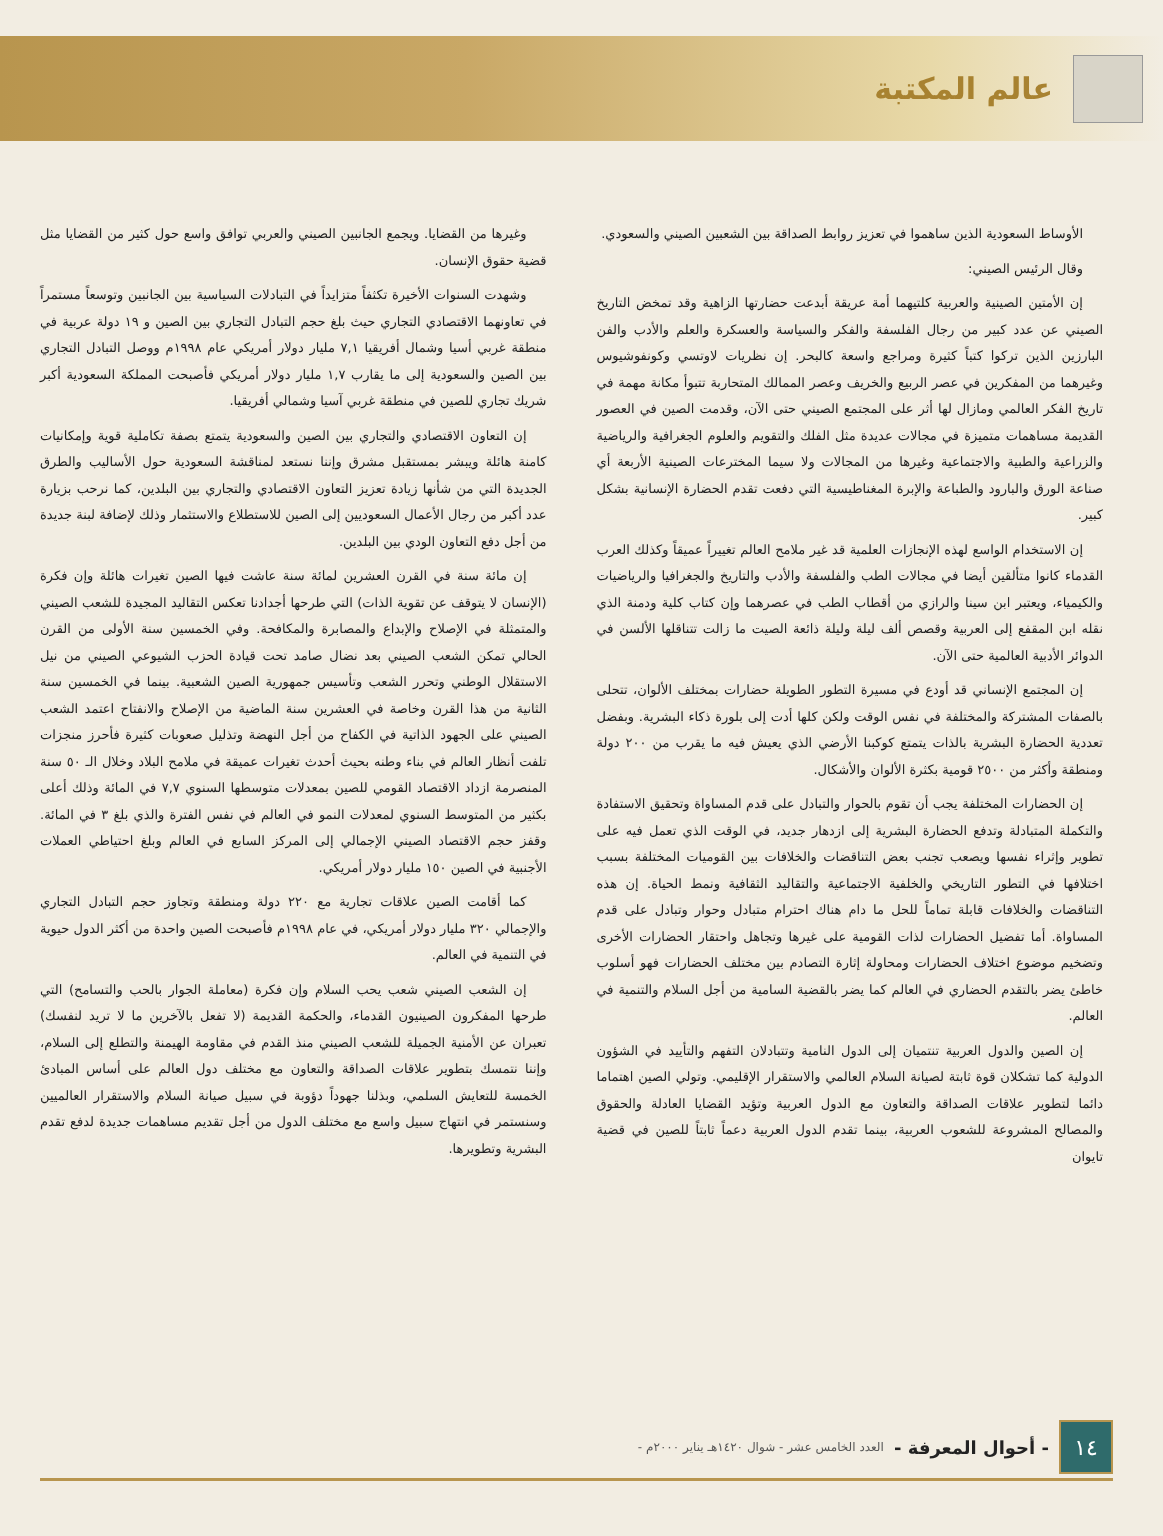عالم المكتبة
الأوساط السعودية الذين ساهموا في تعزيز روابط الصداقة بين الشعبين الصيني والسعودي.
وقال الرئيس الصيني:
إن الأمتين الصينية والعربية كلتيهما أمة عريقة أبدعت حضارتها الزاهية وقد تمخض التاريخ الصيني عن عدد كبير من رجال الفلسفة والفكر والسياسة والعسكرة والعلم والأدب والفن البارزين الذين تركوا كتباً كثيرة ومراجع واسعة كالبحر. إن نظريات لاوتسي وكونفوشيوس وغيرهما من المفكرين في عصر الربيع والخريف وعصر الممالك المتحاربة تتبوأ مكانة مهمة في تاريخ الفكر العالمي ومازال لها أثر على المجتمع الصيني حتى الآن، وقدمت الصين في العصور القديمة مساهمات متميزة في مجالات عديدة مثل الفلك والتقويم والعلوم الجغرافية والرياضية والزراعية والطبية والاجتماعية وغيرها من المجالات ولا سيما المخترعات الصينية الأربعة أي صناعة الورق والبارود والطباعة والإبرة المغناطيسية التي دفعت تقدم الحضارة الإنسانية بشكل كبير.
إن الاستخدام الواسع لهذه الإنجازات العلمية قد غير ملامح العالم تغييراً عميقاً وكذلك العرب القدماء كانوا متألقين أيضا في مجالات الطب والفلسفة والأدب والتاريخ والجغرافيا والرياضيات والكيمياء، ويعتبر ابن سينا والرازي من أقطاب الطب في عصرهما وإن كتاب كلية ودمنة الذي نقله ابن المقفع إلى العربية وقصص ألف ليلة وليلة ذائعة الصيت ما زالت تتناقلها الألسن في الدوائر الأدبية العالمية حتى الآن.
إن المجتمع الإنساني قد أودع في مسيرة التطور الطويلة حضارات بمختلف الألوان، تتحلى بالصفات المشتركة والمختلفة في نفس الوقت ولكن كلها أدت إلى بلورة ذكاء البشرية. وبفضل تعددية الحضارة البشرية بالذات يتمتع كوكبنا الأرضي الذي يعيش فيه ما يقرب من ٢٠٠ دولة ومنطقة وأكثر من ٢٥٠٠ قومية بكثرة الألوان والأشكال.
إن الحضارات المختلفة يجب أن تقوم بالحوار والتبادل على قدم المساواة وتحقيق الاستفادة والتكملة المتبادلة وتدفع الحضارة البشرية إلى ازدهار جديد، في الوقت الذي تعمل فيه على تطوير وإثراء نفسها ويصعب تجنب بعض التناقضات والخلافات بين القوميات المختلفة بسبب اختلافها في التطور التاريخي والخلفية الاجتماعية والتقاليد الثقافية ونمط الحياة. إن هذه التناقضات والخلافات قابلة تماماً للحل ما دام هناك احترام متبادل وحوار وتبادل على قدم المساواة. أما تفضيل الحضارات لذات القومية على غيرها وتجاهل واحتقار الحضارات الأخرى وتضخيم موضوع اختلاف الحضارات ومحاولة إثارة التصادم بين مختلف الحضارات فهو أسلوب خاطئ يضر بالتقدم الحضاري في العالم كما يضر بالقضية السامية من أجل السلام والتنمية في العالم.
إن الصين والدول العربية تنتميان إلى الدول النامية وتتبادلان التفهم والتأييد في الشؤون الدولية كما تشكلان قوة ثابتة لصيانة السلام العالمي والاستقرار الإقليمي. وتولي الصين اهتماما دائما لتطوير علاقات الصداقة والتعاون مع الدول العربية وتؤيد القضايا العادلة والحقوق والمصالح المشروعة للشعوب العربية، بينما تقدم الدول العربية دعماً ثابتاً للصين في قضية تايوان
وغيرها من القضايا. ويجمع الجانبين الصيني والعربي توافق واسع حول كثير من القضايا مثل قضية حقوق الإنسان.
وشهدت السنوات الأخيرة تكثفاً متزايداً في التبادلات السياسية بين الجانبين وتوسعاً مستمراً في تعاونهما الاقتصادي التجاري حيث بلغ حجم التبادل التجاري بين الصين و ١٩ دولة عربية في منطقة غربي أسيا وشمال أفريقيا ٧,١ مليار دولار أمريكي عام ١٩٩٨م ووصل التبادل التجاري بين الصين والسعودية إلى ما يقارب ١,٧ مليار دولار أمريكي فأصبحت المملكة السعودية أكبر شريك تجاري للصين في منطقة غربي آسيا وشمالي أفريقيا.
إن التعاون الاقتصادي والتجاري بين الصين والسعودية يتمتع بصفة تكاملية قوية وإمكانيات كامنة هائلة ويبشر بمستقبل مشرق وإننا نستعد لمناقشة السعودية حول الأساليب والطرق الجديدة التي من شأنها زيادة تعزيز التعاون الاقتصادي والتجاري بين البلدين، كما نرحب بزيارة عدد أكبر من رجال الأعمال السعوديين إلى الصين للاستطلاع والاستثمار وذلك لإضافة لبنة جديدة من أجل دفع التعاون الودي بين البلدين.
إن مائة سنة في القرن العشرين لمائة سنة عاشت فيها الصين تغيرات هائلة وإن فكرة (الإنسان لا يتوقف عن تقوية الذات) التي طرحها أجدادنا تعكس التقاليد المجيدة للشعب الصيني والمتمثلة في الإصلاح والإبداع والمصابرة والمكافحة. وفي الخمسين سنة الأولى من القرن الحالي تمكن الشعب الصيني بعد نضال صامد تحت قيادة الحزب الشيوعي الصيني من نيل الاستقلال الوطني وتحرر الشعب وتأسيس جمهورية الصين الشعبية. بينما في الخمسين سنة الثانية من هذا القرن وخاصة في العشرين سنة الماضية من الإصلاح والانفتاح اعتمد الشعب الصيني على الجهود الذاتية في الكفاح من أجل النهضة وتذليل صعوبات كثيرة فأحرز منجزات تلفت أنظار العالم في بناء وطنه بحيث أحدث تغيرات عميقة في ملامح البلاد وخلال الـ ٥٠ سنة المنصرمة ازداد الاقتصاد القومي للصين بمعدلات متوسطها السنوي ٧,٧ في المائة وذلك أعلى بكثير من المتوسط السنوي لمعدلات النمو في العالم في نفس الفترة والذي بلغ ٣ في المائة. وقفز حجم الاقتصاد الصيني الإجمالي إلى المركز السابع في العالم وبلغ احتياطي العملات الأجنبية في الصين ١٥٠ مليار دولار أمريكي.
كما أقامت الصين علاقات تجارية مع ٢٢٠ دولة ومنطقة وتجاوز حجم التبادل التجاري والإجمالي ٣٢٠ مليار دولار أمريكي، في عام ١٩٩٨م فأصبحت الصين واحدة من أكثر الدول حيوية في التنمية في العالم.
إن الشعب الصيني شعب يحب السلام وإن فكرة (معاملة الجوار بالحب والتسامح) التي طرحها المفكرون الصينيون القدماء، والحكمة القديمة (لا تفعل بالآخرين ما لا تريد لنفسك) تعبران عن الأمنية الجميلة للشعب الصيني منذ القدم في مقاومة الهيمنة والتطلع إلى السلام، وإننا نتمسك بتطوير علاقات الصداقة والتعاون مع مختلف دول العالم على أساس المبادئ الخمسة للتعايش السلمي، وبذلنا جهوداً دؤوبة في سبيل صيانة السلام والاستقرار العالميين وسنستمر في انتهاج سبيل واسع مع مختلف الدول من أجل تقديم مساهمات جديدة لدفع تقدم البشرية وتطويرها.
١٤
- أحوال المعرفة - العدد الخامس عشر - شوال ١٤٢٠هـ يناير ٢٠٠٠م -